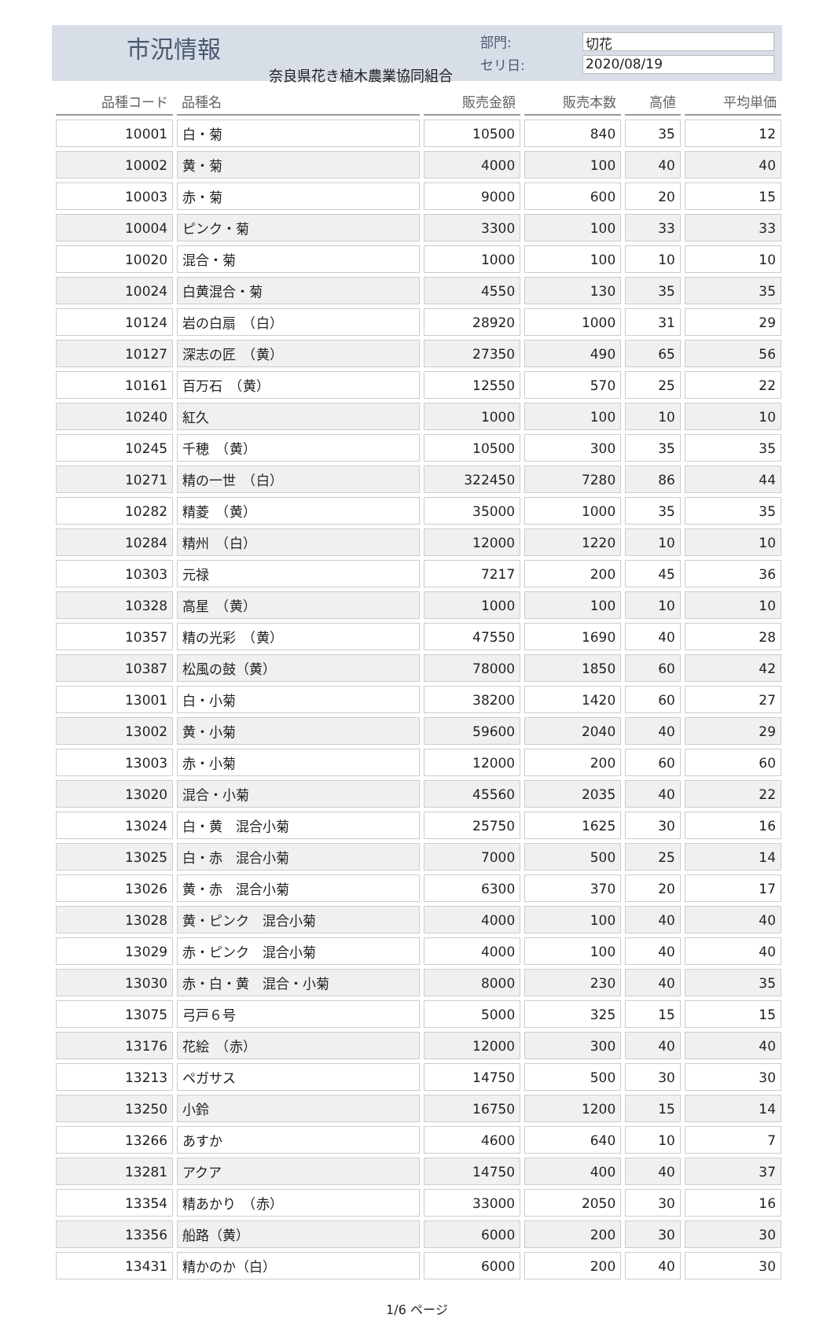市況情報
奈良県花き植木農業協同組合
部門: 切花
セリ日: 2020/08/19
| 品種コード | 品種名 | 販売金額 | 販売本数 | 高値 | 平均単価 |
| --- | --- | --- | --- | --- | --- |
| 10001 | 白・菊 | 10500 | 840 | 35 | 12 |
| 10002 | 黄・菊 | 4000 | 100 | 40 | 40 |
| 10003 | 赤・菊 | 9000 | 600 | 20 | 15 |
| 10004 | ピンク・菊 | 3300 | 100 | 33 | 33 |
| 10020 | 混合・菊 | 1000 | 100 | 10 | 10 |
| 10024 | 白黄混合・菊 | 4550 | 130 | 35 | 35 |
| 10124 | 岩の白扇 （白） | 28920 | 1000 | 31 | 29 |
| 10127 | 深志の匠 （黄） | 27350 | 490 | 65 | 56 |
| 10161 | 百万石 （黄） | 12550 | 570 | 25 | 22 |
| 10240 | 紅久 | 1000 | 100 | 10 | 10 |
| 10245 | 千穂 （黄） | 10500 | 300 | 35 | 35 |
| 10271 | 精の一世 （白） | 322450 | 7280 | 86 | 44 |
| 10282 | 精菱 （黄） | 35000 | 1000 | 35 | 35 |
| 10284 | 精州 （白） | 12000 | 1220 | 10 | 10 |
| 10303 | 元禄 | 7217 | 200 | 45 | 36 |
| 10328 | 高星 （黄） | 1000 | 100 | 10 | 10 |
| 10357 | 精の光彩 （黄） | 47550 | 1690 | 40 | 28 |
| 10387 | 松風の鼓（黄） | 78000 | 1850 | 60 | 42 |
| 13001 | 白・小菊 | 38200 | 1420 | 60 | 27 |
| 13002 | 黄・小菊 | 59600 | 2040 | 40 | 29 |
| 13003 | 赤・小菊 | 12000 | 200 | 60 | 60 |
| 13020 | 混合・小菊 | 45560 | 2035 | 40 | 22 |
| 13024 | 白・黄 混合小菊 | 25750 | 1625 | 30 | 16 |
| 13025 | 白・赤 混合小菊 | 7000 | 500 | 25 | 14 |
| 13026 | 黄・赤 混合小菊 | 6300 | 370 | 20 | 17 |
| 13028 | 黄・ピンク 混合小菊 | 4000 | 100 | 40 | 40 |
| 13029 | 赤・ピンク 混合小菊 | 4000 | 100 | 40 | 40 |
| 13030 | 赤・白・黄 混合・小菊 | 8000 | 230 | 40 | 35 |
| 13075 | 弓戸６号 | 5000 | 325 | 15 | 15 |
| 13176 | 花絵 （赤） | 12000 | 300 | 40 | 40 |
| 13213 | ペガサス | 14750 | 500 | 30 | 30 |
| 13250 | 小鈴 | 16750 | 1200 | 15 | 14 |
| 13266 | あすか | 4600 | 640 | 10 | 7 |
| 13281 | アクア | 14750 | 400 | 40 | 37 |
| 13354 | 精あかり （赤） | 33000 | 2050 | 30 | 16 |
| 13356 | 船路（黄） | 6000 | 200 | 30 | 30 |
| 13431 | 精かのか（白） | 6000 | 200 | 40 | 30 |
1/6 ページ